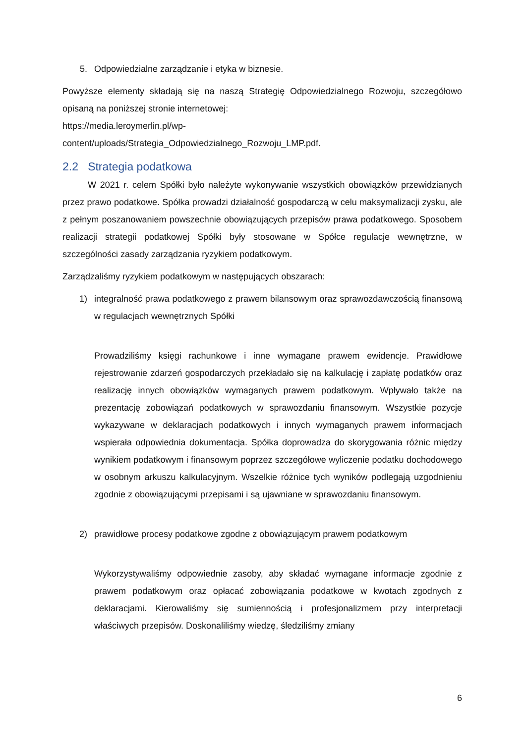5. Odpowiedzialne zarządzanie i etyka w biznesie.
Powyższe elementy składają się na naszą Strategię Odpowiedzialnego Rozwoju, szczegółowo opisaną na poniższej stronie internetowej:
https://media.leroymerlin.pl/wp-
content/uploads/Strategia_Odpowiedzialnego_Rozwoju_LMP.pdf.
2.2 Strategia podatkowa
W 2021 r. celem Spółki było należyte wykonywanie wszystkich obowiązków przewidzianych przez prawo podatkowe. Spółka prowadzi działalność gospodarczą w celu maksymalizacji zysku, ale z pełnym poszanowaniem powszechnie obowiązujących przepisów prawa podatkowego. Sposobem realizacji strategii podatkowej Spółki były stosowane w Spółce regulacje wewnętrzne, w szczególności zasady zarządzania ryzykiem podatkowym.
Zarządzaliśmy ryzykiem podatkowym w następujących obszarach:
1) integralność prawa podatkowego z prawem bilansowym oraz sprawozdawczością finansową w regulacjach wewnętrznych Spółki
Prowadziliśmy księgi rachunkowe i inne wymagane prawem ewidencje. Prawidłowe rejestrowanie zdarzeń gospodarczych przekładało się na kalkulację i zapłatę podatków oraz realizację innych obowiązków wymaganych prawem podatkowym. Wpływało także na prezentację zobowiązań podatkowych w sprawozdaniu finansowym. Wszystkie pozycje wykazywane w deklaracjach podatkowych i innych wymaganych prawem informacjach wspierała odpowiednia dokumentacja. Spółka doprowadza do skorygowania różnic między wynikiem podatkowym i finansowym poprzez szczegółowe wyliczenie podatku dochodowego w osobnym arkuszu kalkulacyjnym. Wszelkie różnice tych wyników podlegają uzgodnieniu zgodnie z obowiązującymi przepisami i są ujawniane w sprawozdaniu finansowym.
2) prawidłowe procesy podatkowe zgodne z obowiązującym prawem podatkowym
Wykorzystywaliśmy odpowiednie zasoby, aby składać wymagane informacje zgodnie z prawem podatkowym oraz opłacać zobowiązania podatkowe w kwotach zgodnych z deklaracjami. Kierowaliśmy się sumiennością i profesjonalizmem przy interpretacji właściwych przepisów. Doskonaliliśmy wiedzę, śledziliśmy zmiany
6